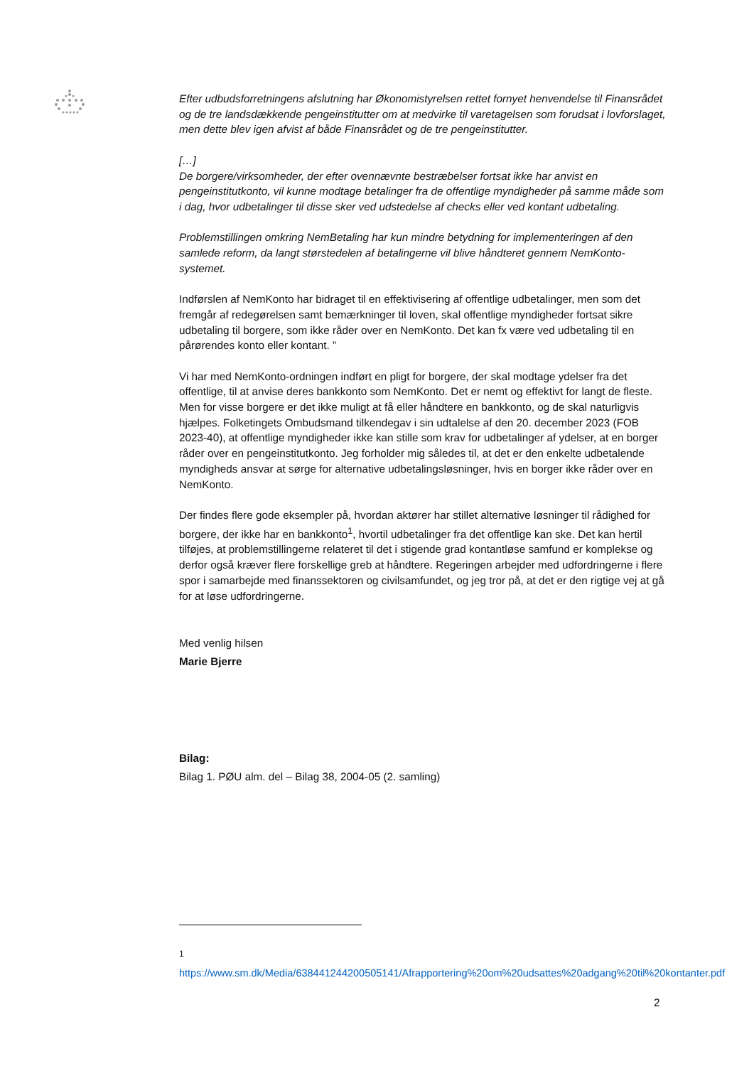Efter udbudsforretningens afslutning har Økonomistyrelsen rettet fornyet henvendelse til Finansrådet og de tre landsdækkende pengeinstitutter om at medvirke til varetagelsen som forudsat i lovforslaget, men dette blev igen afvist af både Finansrådet og de tre pengeinstitutter.
[…]
De borgere/virksomheder, der efter ovennævnte bestræbelser fortsat ikke har anvist en pengeinstitutkonto, vil kunne modtage betalinger fra de offentlige myndigheder på samme måde som i dag, hvor udbetalinger til disse sker ved udstedelse af checks eller ved kontant udbetaling.
Problemstillingen omkring NemBetaling har kun mindre betydning for implementeringen af den samlede reform, da langt størstedelen af betalingerne vil blive håndteret gennem NemKonto-systemet.
Indførslen af NemKonto har bidraget til en effektivisering af offentlige udbetalinger, men som det fremgår af redegørelsen samt bemærkninger til loven, skal offentlige myndigheder fortsat sikre udbetaling til borgere, som ikke råder over en NemKonto. Det kan fx være ved udbetaling til en pårørendes konto eller kontant. ”
Vi har med NemKonto-ordningen indført en pligt for borgere, der skal modtage ydelser fra det offentlige, til at anvise deres bankkonto som NemKonto. Det er nemt og effektivt for langt de fleste. Men for visse borgere er det ikke muligt at få eller håndtere en bankkonto, og de skal naturligvis hjælpes. Folketingets Ombudsmand tilkendegav i sin udtalelse af den 20. december 2023 (FOB 2023-40), at offentlige myndigheder ikke kan stille som krav for udbetalinger af ydelser, at en borger råder over en pengeinstitutkonto. Jeg forholder mig således til, at det er den enkelte udbetalende myndigheds ansvar at sørge for alternative udbetalingsløsninger, hvis en borger ikke råder over en NemKonto.
Der findes flere gode eksempler på, hvordan aktører har stillet alternative løsninger til rådighed for borgere, der ikke har en bankkonto<sup>1</sup>, hvortil udbetalinger fra det offentlige kan ske. Det kan hertil tilføjes, at problemstillingerne relateret til det i stigende grad kontantløse samfund er komplekse og derfor også kræver flere forskellige greb at håndtere. Regeringen arbejder med udfordringerne i flere spor i samarbejde med finanssektoren og civilsamfundet, og jeg tror på, at det er den rigtige vej at gå for at løse udfordringerne.
Med venlig hilsen
Marie Bjerre
Bilag:
Bilag 1. PØU alm. del – Bilag 38, 2004-05 (2. samling)
<sup>1</sup> https://www.sm.dk/Media/638441244200505141/Afrapportering%20om%20udsattes%20adgang%20til%20kontanter.pdf
2